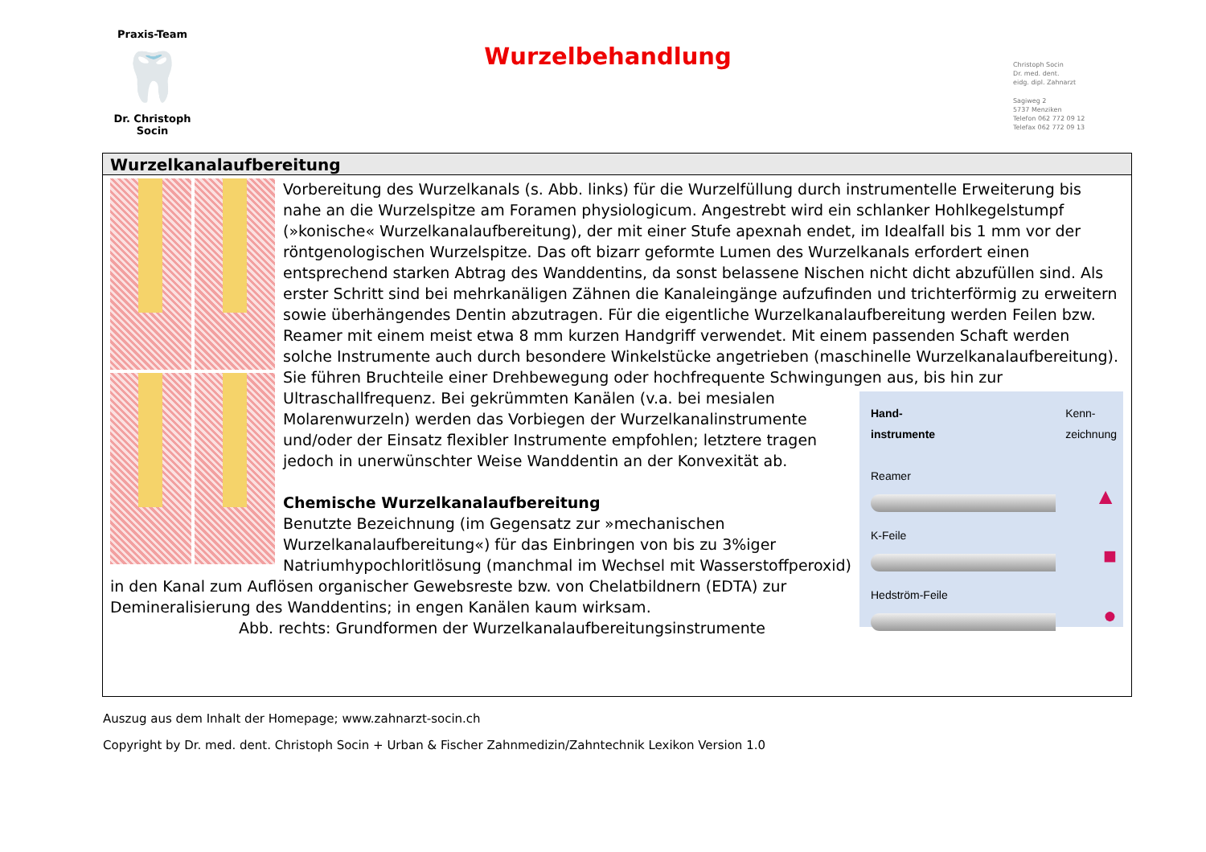Praxis-Team
🦷
Dr. Christoph Socin
Wurzelbehandlung
Christoph Socin
Dr. med. dent.
eidg. dipl. Zahnarzt
Sagiweg 2
5737 Menziken
Telefon 062 772 09 12
Telefax 062 772 09 13
Wurzelkanalaufbereitung
Vorbereitung des Wurzelkanals (s. Abb. links) für die Wurzelfüllung durch instrumentelle Erweiterung bis nahe an die Wurzelspitze am Foramen physiologicum. Angestrebt wird ein schlanker Hohlkegelstumpf (»konische« Wurzelkanalaufbereitung), der mit einer Stufe apexnah endet, im Idealfall bis 1 mm vor der röntgenologischen Wurzelspitze. Das oft bizarr geformte Lumen des Wurzelkanals erfordert einen entsprechend starken Abtrag des Wanddentins, da sonst belassene Nischen nicht dicht abzufüllen sind. Als erster Schritt sind bei mehrkanäligen Zähnen die Kanaleingänge aufzufinden und trichterförmig zu erweitern sowie überhängendes Dentin abzutragen. Für die eigentliche Wurzelkanalaufbereitung werden Feilen bzw. Reamer mit einem meist etwa 8 mm kurzen Handgriff verwendet. Mit einem passenden Schaft werden solche Instrumente auch durch besondere Winkelstücke angetrieben (maschinelle Wurzelkanalaufbereitung). Sie führen Bruchteile einer Drehbewegung oder hochfrequente Schwingungen aus, bis hin zur Ultraschallfrequenz. Bei gekrümmten Kanälen (v.a. bei mesialen Hand-
instrumente Kenn-
zeichnung
Reamer
▲
K-Feile
■
Hedström-Feile
● Molarenwurzeln) werden das Vorbiegen der Wurzelkanalinstrumente und/oder der Einsatz flexibler Instrumente empfohlen; letztere tragen jedoch in unerwünschter Weise Wanddentin an der Konvexität ab.
Chemische Wurzelkanalaufbereitung
Benutzte Bezeichnung (im Gegensatz zur »mechanischen Wurzelkanalaufbereitung«) für das Einbringen von bis zu 3%iger Natriumhypochloritlösung (manchmal im Wechsel mit Wasserstoffperoxid) in den Kanal zum Auflösen organischer Gewebsreste bzw. von Chelatbildnern (EDTA) zur Demineralisierung des Wanddentins; in engen Kanälen kaum wirksam.
Abb. rechts: Grundformen der Wurzelkanalaufbereitungsinstrumente
Auszug aus dem Inhalt der Homepage; www.zahnarzt-socin.ch
Copyright by Dr. med. dent. Christoph Socin + Urban & Fischer Zahnmedizin/Zahntechnik Lexikon Version 1.0